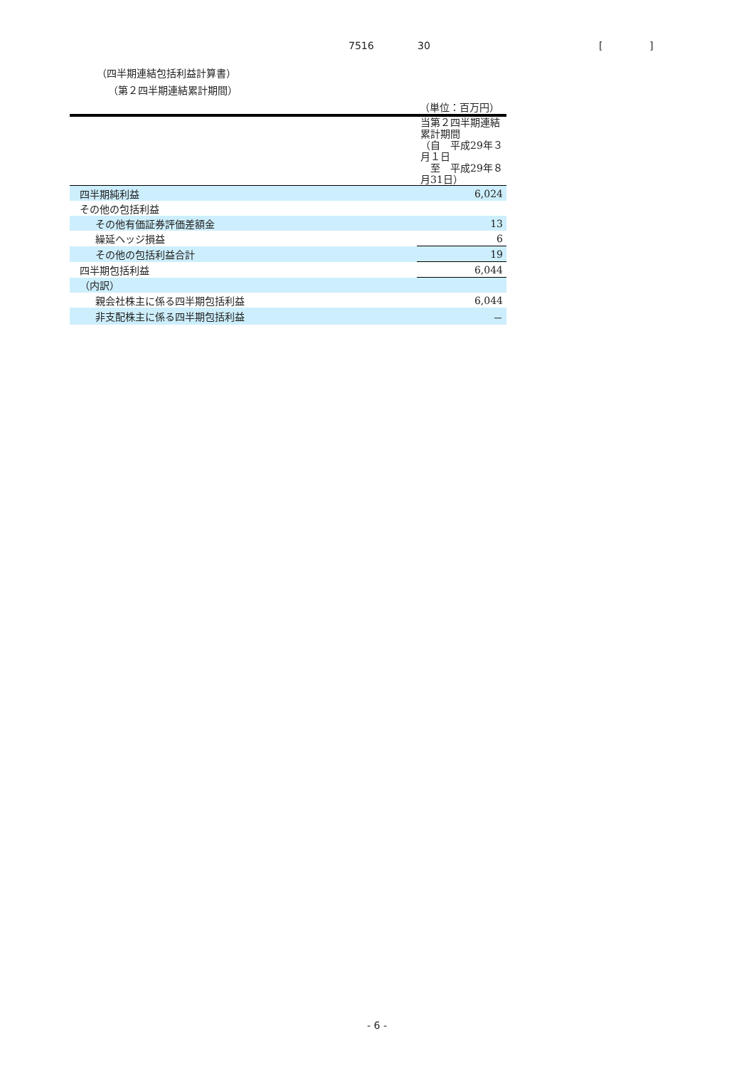7516 30 []
（四半期連結包括利益計算書）
（第２四半期連結累計期間）
（単位：百万円）
| | 当第２四半期連結累計期間 （自 平成29年３月１日 至 平成29年８月31日） |
| --- | --- |
| 四半期純利益 | 6,024 |
| その他の包括利益 | |
| その他有価証券評価差額金 | 13 |
| 繰延ヘッジ損益 | 6 |
| その他の包括利益合計 | 19 |
| 四半期包括利益 | 6,044 |
| （内訳） | |
| 親会社株主に係る四半期包括利益 | 6,044 |
| 非支配株主に係る四半期包括利益 | － |
- 6 -